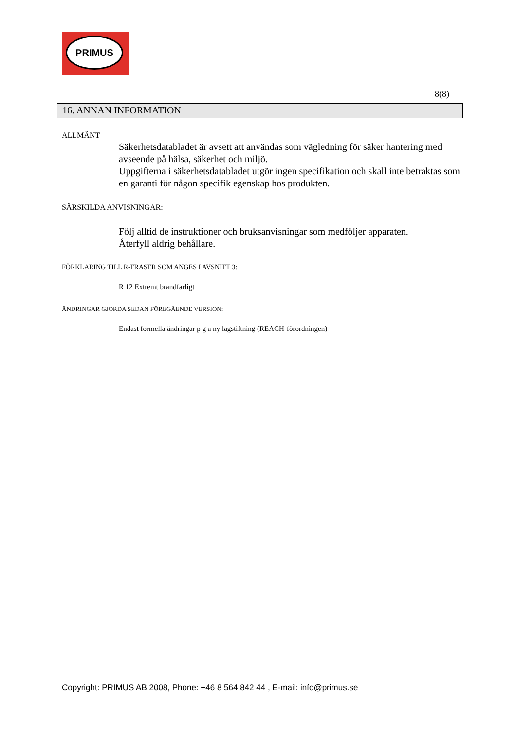PRIMUS
8(8)
16. ANNAN INFORMATION
ALLMÄNT
Säkerhetsdatabladet är avsett att användas som vägledning för säker hantering med avseende på hälsa, säkerhet och miljö.
Uppgifterna i säkerhetsdatabladet utgör ingen specifikation och skall inte betraktas som en garanti för någon specifik egenskap hos produkten.
SÄRSKILDA ANVISNINGAR:
Följ alltid de instruktioner och bruksanvisningar som medföljer apparaten.
Återfyll aldrig behållare.
FÖRKLARING TILL R-FRASER SOM ANGES I AVSNITT 3:
R 12 Extremt brandfarligt
ÄNDRINGAR GJORDA SEDAN FÖREGÅENDE VERSION:
Endast formella ändringar p g a ny lagstiftning (REACH-förordningen)
Copyright: PRIMUS AB 2008, Phone: +46 8 564 842 44 , E-mail: info@primus.se